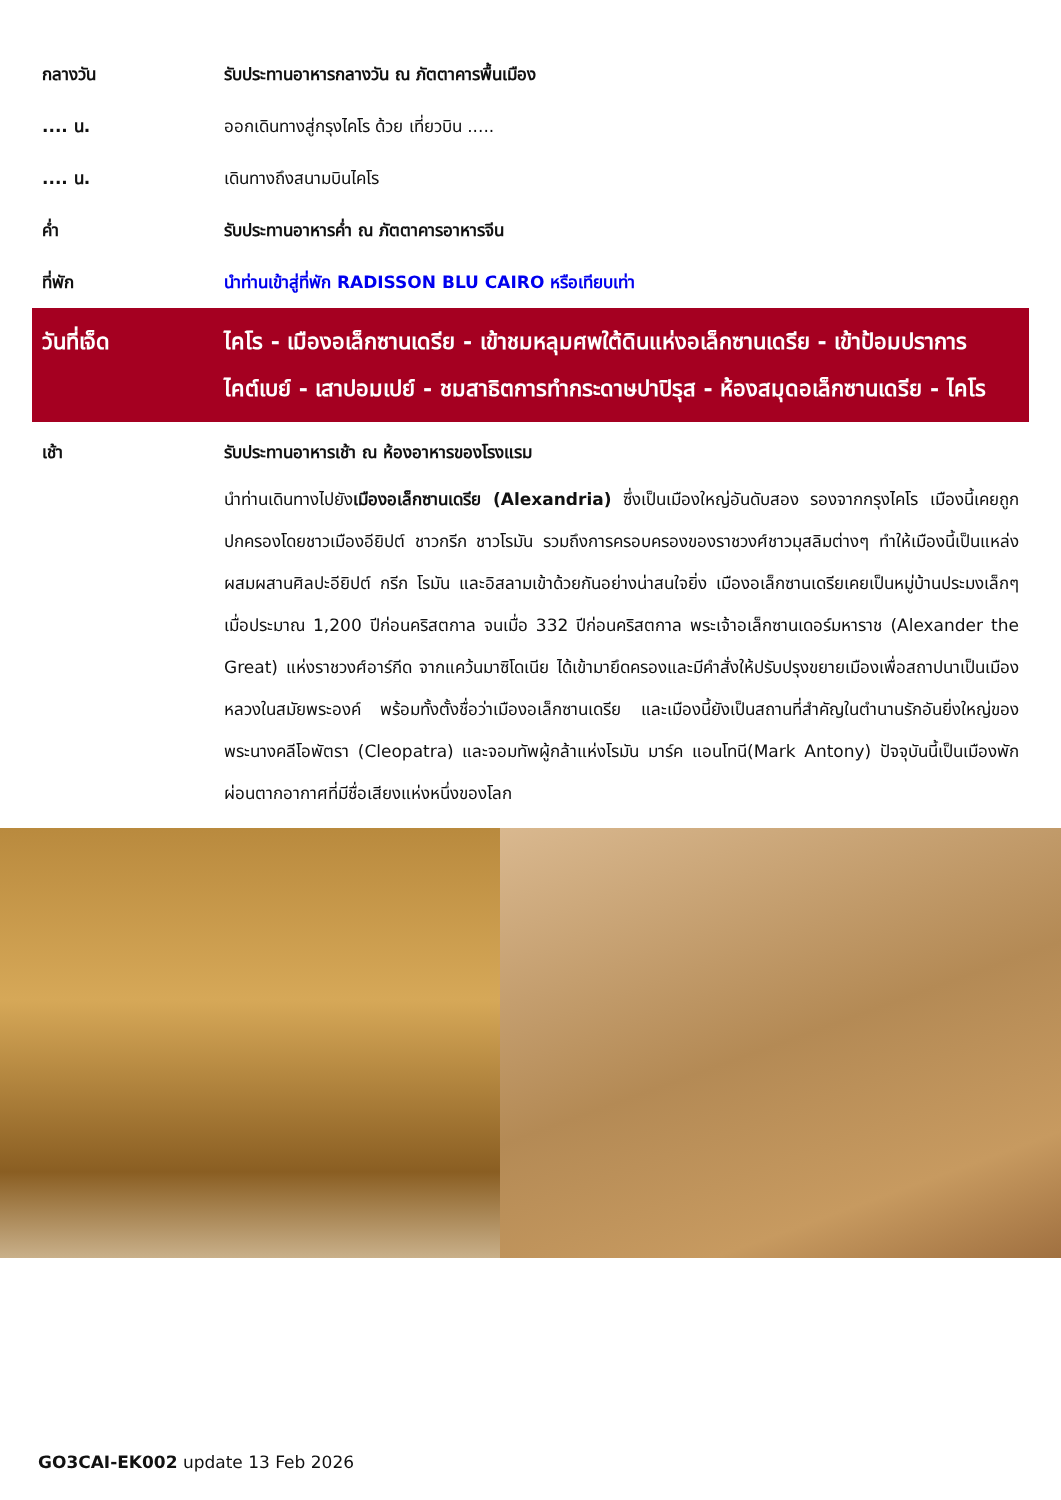กลางวัน รับประทานอาหารกลางวัน ณ ภัตตาคารพื้นเมือง
.... น. ออกเดินทางสู่กรุงไคโร ด้วย เที่ยวบิน .....
.... น. เดินทางถึงสนามบินไคโร
ค่ำ รับประทานอาหารค่ำ ณ ภัตตาคารอาหารจีน
ที่พัก นำท่านเข้าสู่ที่พัก RADISSON BLU CAIRO หรือเทียบเท่า
วันที่เจ็ด ไคโร - เมืองอเล็กซานเดรีย - เข้าชมหลุมศพใต้ดินแห่งอเล็กซานเดรีย - เข้าป้อมปราการไคต์เบย์ - เสาปอมเปย์ - ชมสาธิตการทำกระดาษปาปิรุส - ห้องสมุดอเล็กซานเดรีย - ไคโร
เช้า รับประทานอาหารเช้า ณ ห้องอาหารของโรงแรม
นำท่านเดินทางไปยังเมืองอเล็กซานเดรีย (Alexandria) ซึ่งเป็นเมืองใหญ่อันดับสอง รองจากกรุงไคโร เมืองนี้เคยถูกปกครองโดยชาวเมืองอียิปต์ ชาวกรีก ชาวโรมัน รวมถึงการครอบครองของราชวงศ์ชาวมุสลิมต่างๆ ทำให้เมืองนี้เป็นแหล่งผสมผสานศิลปะอียิปต์ กรีก โรมัน และอิสลามเข้าด้วยกันอย่างน่าสนใจยิ่ง เมืองอเล็กซานเดรียเคยเป็นหมู่บ้านประมงเล็กๆ เมื่อประมาณ 1,200 ปีก่อนคริสตกาล จนเมื่อ 332 ปีก่อนคริสตกาล พระเจ้าอเล็กซานเดอร์มหาราช (Alexander the Great) แห่งราชวงศ์อาร์กีด จากแคว้นมาซิโดเนีย ได้เข้ามายึดครองและมีคำสั่งให้ปรับปรุงขยายเมืองเพื่อสถาปนาเป็นเมืองหลวงในสมัยพระองค์ พร้อมทั้งตั้งชื่อว่าเมืองอเล็กซานเดรีย และเมืองนี้ยังเป็นสถานที่สำคัญในตำนานรักอันยิ่งใหญ่ของพระนางคลีโอพัตรา (Cleopatra) และจอมทัพผู้กล้าแห่งโรมัน มาร์ค แอนโทนี(Mark Antony) ปัจจุบันนี้เป็นเมืองพักผ่อนตากอากาศที่มีชื่อเสียงแห่งหนึ่งของโลก
GO3CAI-EK002 update 13 Feb 2026